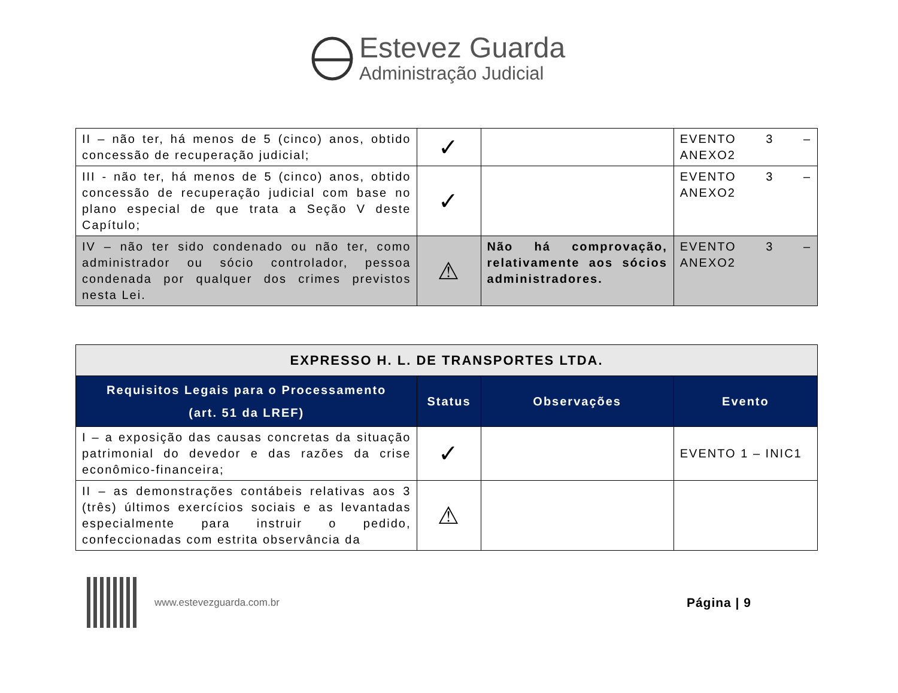Estevez Guarda
Administração Judicial
| II – não ter, há menos de 5 (cinco) anos, obtido concessão de recuperação judicial; | ✓ | | EVENTO 3 – ANEXO2 |
| III - não ter, há menos de 5 (cinco) anos, obtido concessão de recuperação judicial com base no plano especial de que trata a Seção V deste Capítulo; | ✓ | | EVENTO 3 – ANEXO2 |
| IV – não ter sido condenado ou não ter, como administrador ou sócio controlador, pessoa condenada por qualquer dos crimes previstos nesta Lei. | ⚠ | Não há comprovação, relativamente aos sócios administradores. | EVENTO 3 – ANEXO2 |
| EXPRESSO H. L. DE TRANSPORTES LTDA. | | | |
| Requisitos Legais para o Processamento (art. 51 da LREF) | Status | Observações | Evento |
| I – a exposição das causas concretas da situação patrimonial do devedor e das razões da crise econômico-financeira; | ✓ | | EVENTO 1 – INIC1 |
| II – as demonstrações contábeis relativas aos 3 (três) últimos exercícios sociais e as levantadas especialmente para instruir o pedido, confeccionadas com estrita observância da | ⚠ | | |
www.estevezguarda.com.br Página | 9